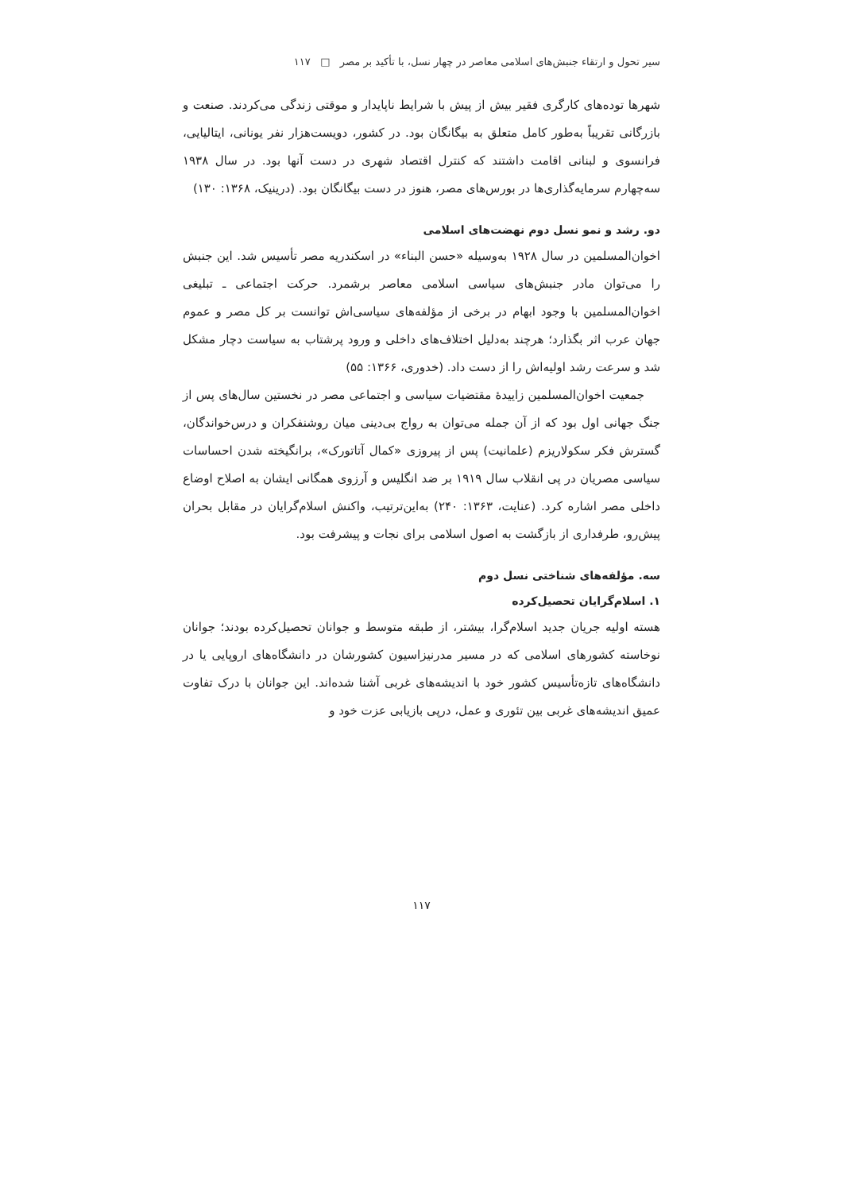سیر تحول و ارتقاء جنبش‌های اسلامی معاصر در چهار نسل، با تأکید بر مصر □ ۱۱۷
شهرها توده‌های کارگری فقیر بیش از پیش با شرایط ناپایدار و موقتی زندگی می‌کردند. صنعت و بازرگانی تقریباً به‌طور کامل متعلق به بیگانگان بود. در کشور، دویست‌هزار نفر یونانی، ایتالیایی، فرانسوی و لبنانی اقامت داشتند که کنترل اقتصاد شهری در دست آنها بود. در سال ۱۹۳۸ سه‌چهارم سرمایه‌گذاری‌ها در بورس‌های مصر، هنوز در دست بیگانگان بود. (درینیک، ۱۳۶۸: ۱۳۰)
دو. رشد و نمو نسل دوم نهضت‌های اسلامی
اخوان‌المسلمین در سال ۱۹۲۸ به‌وسیله «حسن البناء» در اسکندریه مصر تأسیس شد. این جنبش را می‌توان مادر جنبش‌های سیاسی اسلامی معاصر برشمرد. حرکت اجتماعی ـ تبلیغی اخوان‌المسلمین با وجود ابهام در برخی از مؤلفه‌های سیاسی‌اش توانست بر کل مصر و عموم جهان عرب اثر بگذارد؛ هرچند به‌دلیل اختلاف‌های داخلی و ورود پرشتاب به سیاست دچار مشکل شد و سرعت رشد اولیه‌اش را از دست داد. (خدوری، ۱۳۶۶: ۵۵)
جمعیت اخوان‌المسلمین زاییدهٔ مقتضیات سیاسی و اجتماعی مصر در نخستین سال‌های پس از جنگ جهانی اول بود که از آن جمله می‌توان به رواج بی‌دینی میان روشنفکران و درس‌خواندگان، گسترش فکر سکولاریزم (علمانیت) پس از پیروزی «کمال آتاتورک»، برانگیخته شدن احساسات سیاسی مصریان در پی انقلاب سال ۱۹۱۹ بر ضد انگلیس و آرزوی همگانی ایشان به اصلاح اوضاع داخلی مصر اشاره کرد. (عنایت، ۱۳۶۳: ۲۴۰) به‌این‌ترتیب، واکنش اسلام‌گرایان در مقابل بحران پیش‌رو، طرفداری از بازگشت به اصول اسلامی برای نجات و پیشرفت بود.
سه. مؤلفه‌های شناختی نسل دوم
۱. اسلام‌گرایان تحصیل‌کرده
هسته اولیه جریان جدید اسلام‌گرا، بیشتر، از طبقه متوسط و جوانان تحصیل‌کرده بودند؛ جوانان نوخاسته کشورهای اسلامی که در مسیر مدرنیزاسیون کشورشان در دانشگاه‌های اروپایی یا در دانشگاه‌های تازه‌تأسیس کشور خود با اندیشه‌های غربی آشنا شده‌اند. این جوانان با درک تفاوت عمیق اندیشه‌های غربی بین تئوری و عمل، درپی بازیابی عزت خود و
۱۱۷